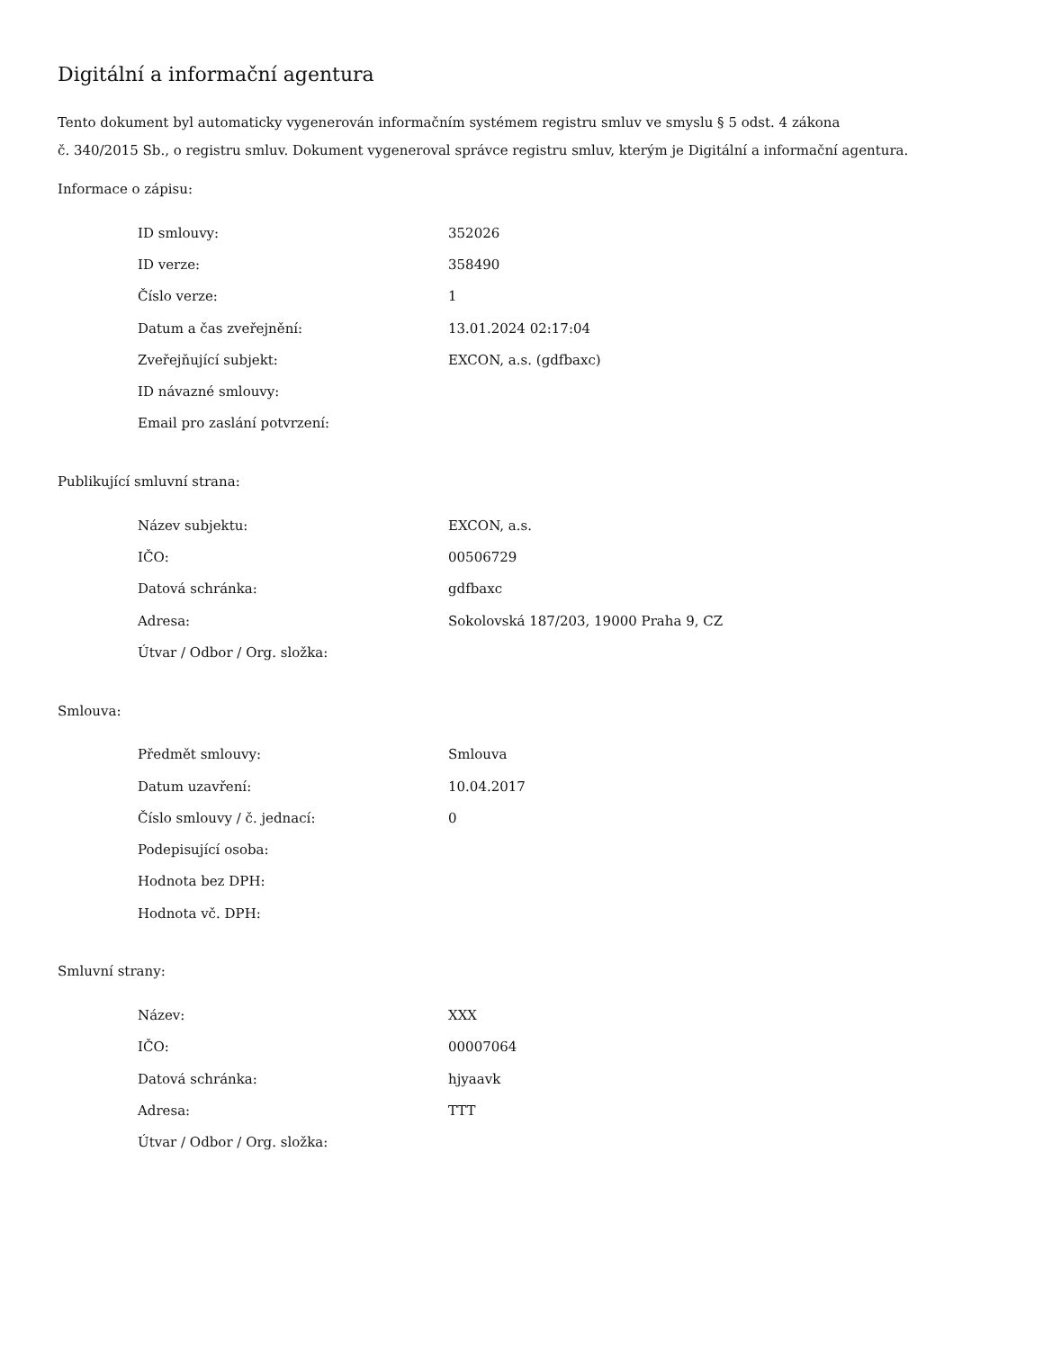Digitální a informační agentura
Tento dokument byl automaticky vygenerován informačním systémem registru smluv ve smyslu § 5 odst. 4 zákona
č. 340/2015 Sb., o registru smluv. Dokument vygeneroval správce registru smluv, kterým je Digitální a informační agentura.
Informace o zápisu:
| ID smlouvy: | 352026 |
| ID verze: | 358490 |
| Číslo verze: | 1 |
| Datum a čas zveřejnění: | 13.01.2024 02:17:04 |
| Zveřejňující subjekt: | EXCON, a.s. (gdfbaxc) |
| ID návazné smlouvy: | |
| Email pro zaslání potvrzení: | |
Publikující smluvní strana:
| Název subjektu: | EXCON, a.s. |
| IČO: | 00506729 |
| Datová schránka: | gdfbaxc |
| Adresa: | Sokolovská 187/203, 19000 Praha 9, CZ |
| Útvar / Odbor / Org. složka: | |
Smlouva:
| Předmět smlouvy: | Smlouva |
| Datum uzavření: | 10.04.2017 |
| Číslo smlouvy / č. jednací: | 0 |
| Podepisující osoba: | |
| Hodnota bez DPH: | |
| Hodnota vč. DPH: | |
Smluvní strany:
| Název: | XXX |
| IČO: | 00007064 |
| Datová schránka: | hjyaavk |
| Adresa: | TTT |
| Útvar / Odbor / Org. složka: | |